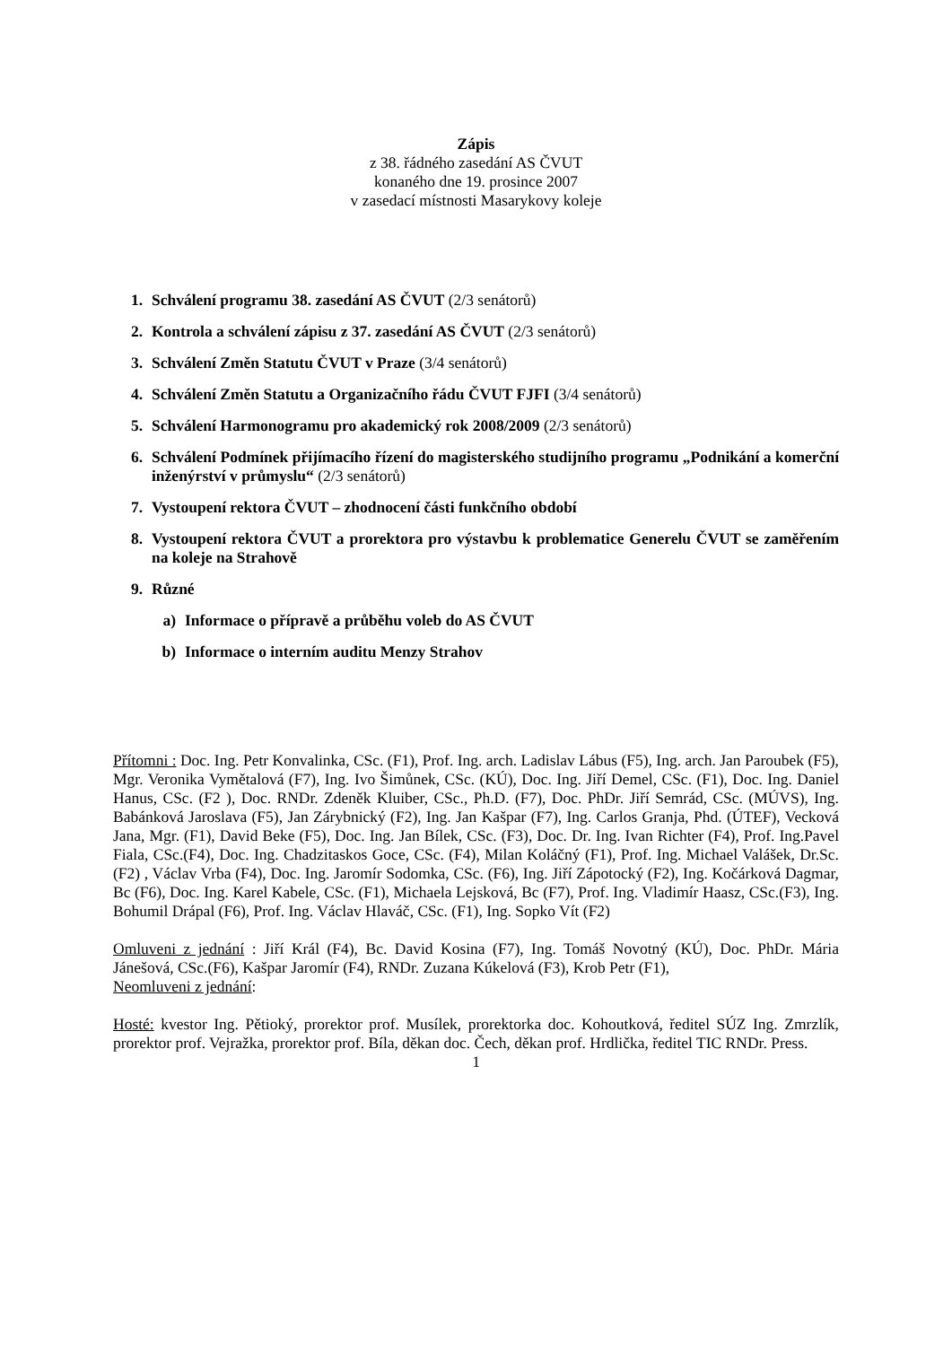Zápis
z 38. řádného zasedání AS ČVUT
konaného dne 19. prosince 2007
v zasedací místnosti Masarykovy koleje
1. Schválení programu 38. zasedání AS ČVUT (2/3 senátorů)
2. Kontrola a schválení zápisu z 37. zasedání AS ČVUT (2/3 senátorů)
3. Schválení Změn Statutu ČVUT v Praze (3/4 senátorů)
4. Schválení Změn Statutu a Organizačního řádu ČVUT FJFI (3/4 senátorů)
5. Schválení Harmonogramu pro akademický rok 2008/2009 (2/3 senátorů)
6. Schválení Podmínek přijímacího řízení do magisterského studijního programu „Podnikání a komerční inženýrství v průmyslu“ (2/3 senátorů)
7. Vystoupení rektora ČVUT – zhodnocení části funkčního období
8. Vystoupení rektora ČVUT a prorektora pro výstavbu k problematice Generelu ČVUT se zaměřením na koleje na Strahově
9. Různé
a) Informace o přípravě a průběhu voleb do AS ČVUT
b) Informace o interním auditu Menzy Strahov
Přítomni : Doc. Ing. Petr Konvalinka, CSc. (F1), Prof. Ing. arch. Ladislav Lábus (F5), Ing. arch. Jan Paroubek (F5), Mgr. Veronika Vymětalová (F7), Ing. Ivo Šimůnek, CSc. (KÚ), Doc. Ing. Jiří Demel, CSc. (F1), Doc. Ing. Daniel Hanus, CSc. (F2 ), Doc. RNDr. Zdeněk Kluiber, CSc., Ph.D. (F7), Doc. PhDr. Jiří Semrád, CSc. (MÚVS), Ing. Babánková Jaroslava (F5), Jan Zárybnický (F2), Ing. Jan Kašpar (F7), Ing. Carlos Granja, Phd. (ÚTEF), Vecková Jana, Mgr. (F1), David Beke (F5), Doc. Ing. Jan Bílek, CSc. (F3), Doc. Dr. Ing. Ivan Richter (F4), Prof. Ing.Pavel Fiala, CSc.(F4), Doc. Ing. Chadzitaskos Goce, CSc. (F4), Milan Koláčný (F1), Prof. Ing. Michael Valášek, Dr.Sc. (F2) , Václav Vrba (F4), Doc. Ing. Jaromír Sodomka, CSc. (F6), Ing. Jiří Zápotocký (F2), Ing. Kočárková Dagmar, Bc (F6), Doc. Ing. Karel Kabele, CSc. (F1), Michaela Lejsková, Bc (F7), Prof. Ing. Vladimír Haasz, CSc.(F3), Ing. Bohumil Drápal (F6), Prof. Ing. Václav Hlaváč, CSc. (F1), Ing. Sopko Vít (F2)
Omluveni z jednání : Jiří Král (F4), Bc. David Kosina (F7), Ing. Tomáš Novotný (KÚ), Doc. PhDr. Mária Jánešová, CSc.(F6), Kašpar Jaromír (F4), RNDr. Zuzana Kúkelová (F3), Krob Petr (F1),
Neomluveni z jednání:
Hosté: kvestor Ing. Pětioký, prorektor prof. Musílek, prorektorka doc. Kohoutková, ředitel SÚZ Ing. Zmrzlík, prorektor prof. Vejražka, prorektor prof. Bíla, děkan doc. Čech, děkan prof. Hrdlička, ředitel TIC RNDr. Press.
1